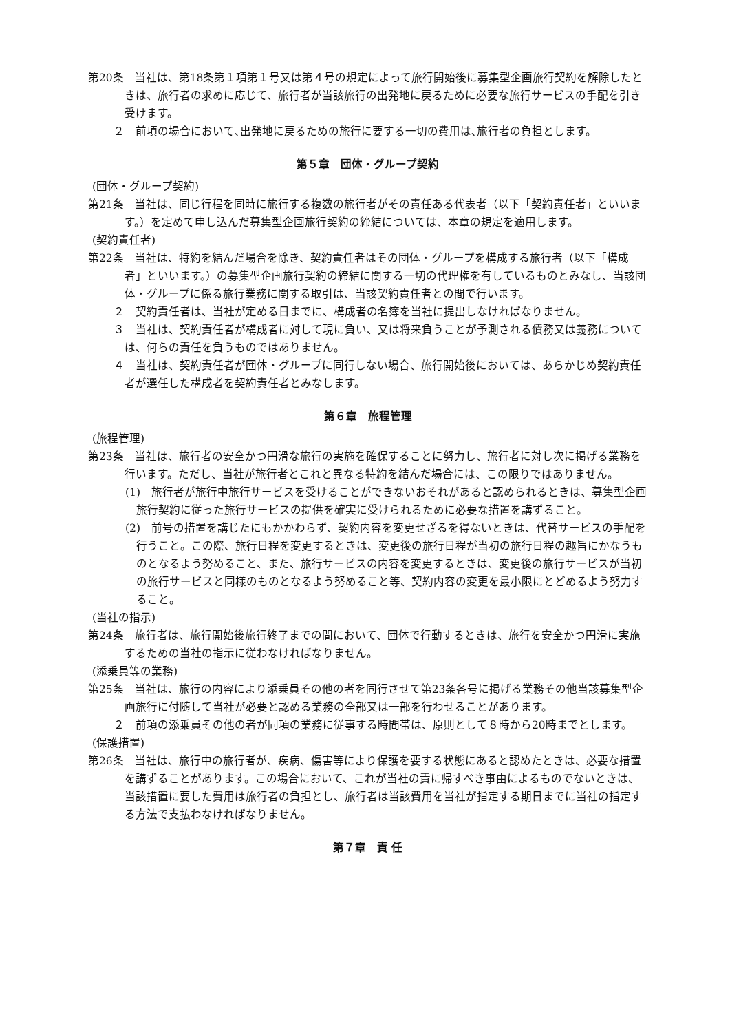第20条　当社は、第18条第１項第１号又は第４号の規定によって旅行開始後に募集型企画旅行契約を解除したときは、旅行者の求めに応じて、旅行者が当該旅行の出発地に戻るために必要な旅行サービスの手配を引き受けます。
２　前項の場合において､出発地に戻るための旅行に要する一切の費用は､旅行者の負担とします。
第５章　団体・グループ契約
(団体・グループ契約)
第21条　当社は、同じ行程を同時に旅行する複数の旅行者がその責任ある代表者（以下「契約責任者」といいます。）を定めて申し込んだ募集型企画旅行契約の締結については、本章の規定を適用します。
(契約責任者)
第22条　当社は、特約を結んだ場合を除き、契約責任者はその団体・グループを構成する旅行者（以下「構成者」といいます。）の募集型企画旅行契約の締結に関する一切の代理権を有しているものとみなし、当該団体・グループに係る旅行業務に関する取引は、当該契約責任者との間で行います。
２　契約責任者は、当社が定める日までに、構成者の名簿を当社に提出しなければなりません。
３　当社は、契約責任者が構成者に対して現に負い、又は将来負うことが予測される債務又は義務については、何らの責任を負うものではありません。
４　当社は、契約責任者が団体・グループに同行しない場合、旅行開始後においては、あらかじめ契約責任者が選任した構成者を契約責任者とみなします。
第６章　旅程管理
(旅程管理)
第23条　当社は、旅行者の安全かつ円滑な旅行の実施を確保することに努力し、旅行者に対し次に掲げる業務を行います。ただし、当社が旅行者とこれと異なる特約を結んだ場合には、この限りではありません。
(1)　旅行者が旅行中旅行サービスを受けることができないおそれがあると認められるときは、募集型企画旅行契約に従った旅行サービスの提供を確実に受けられるために必要な措置を講ずること。
(2)　前号の措置を講じたにもかかわらず、契約内容を変更せざるを得ないときは、代替サービスの手配を行うこと。この際、旅行日程を変更するときは、変更後の旅行日程が当初の旅行日程の趣旨にかなうものとなるよう努めること、また、旅行サービスの内容を変更するときは、変更後の旅行サービスが当初の旅行サービスと同様のものとなるよう努めること等、契約内容の変更を最小限にとどめるよう努力すること。
(当社の指示)
第24条　旅行者は、旅行開始後旅行終了までの間において、団体で行動するときは、旅行を安全かつ円滑に実施するための当社の指示に従わなければなりません。
(添乗員等の業務)
第25条　当社は、旅行の内容により添乗員その他の者を同行させて第23条各号に掲げる業務その他当該募集型企画旅行に付随して当社が必要と認める業務の全部又は一部を行わせることがあります。
２　前項の添乗員その他の者が同項の業務に従事する時間帯は、原則として８時から20時までとします。
(保護措置)
第26条　当社は、旅行中の旅行者が、疾病、傷害等により保護を要する状態にあると認めたときは、必要な措置を講ずることがあります。この場合において、これが当社の責に帰すべき事由によるものでないときは、当該措置に要した費用は旅行者の負担とし、旅行者は当該費用を当社が指定する期日までに当社の指定する方法で支払わなければなりません。
第７章　責 任